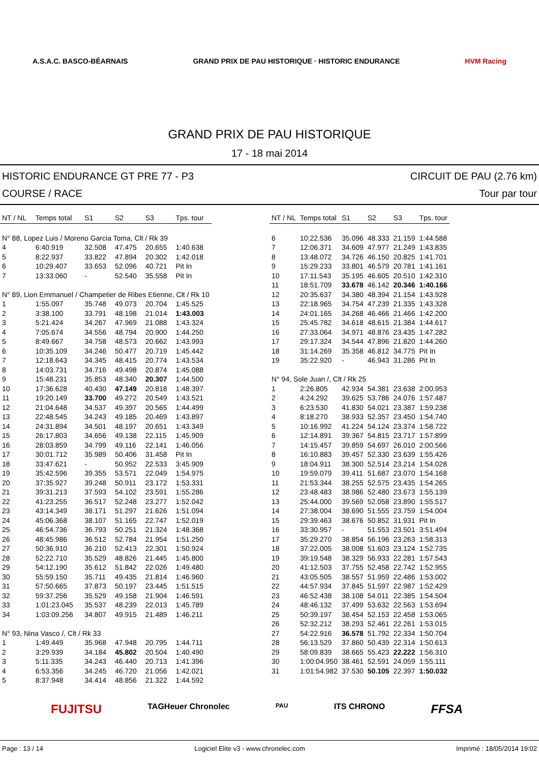A.S.A.C. BASCO-BÉARNAIS GRAND PRIX DE PAU HISTORIQUE · HISTORIC ENDURANCE HVM Racing
GRAND PRIX DE PAU HISTORIQUE
17 - 18 mai 2014
HISTORIC ENDURANCE GT PRE 77 - P3
COURSE / RACE
CIRCUIT DE PAU (2.76 km)
Tour par tour
| NT / NL | Temps total | S1 | S2 | S3 | Tps. tour |
| --- | --- | --- | --- | --- | --- |
| N° 88, Lopez Luis / Moreno Garcia Toma, Clt / Rk 39 | | | | | |
| 4 | 6:40.919 | 32.508 | 47.475 | 20.655 | 1:40.638 |
| 5 | 8:22.937 | 33.822 | 47.894 | 20.302 | 1:42.018 |
| 6 | 10:29.407 | 33.653 | 52.096 | 40.721 | Pit In |
| 7 | 13:33.060 | - | 52.540 | 35.558 | Pit In |
| N° 89, Lion Emmanuel / Champetier de Ribes Etienne, Clt / Rk 10 | | | | | |
| 1 | 1:55.097 | 35.748 | 49.073 | 20.704 | 1:45.525 |
| 2 | 3:38.100 | 33.791 | 48.198 | 21.014 | 1:43.003 |
| 3 | 5:21.424 | 34.267 | 47.969 | 21.088 | 1:43.324 |
| 4 | 7:05.674 | 34.556 | 48.794 | 20.900 | 1:44.250 |
| 5 | 8:49.667 | 34.758 | 48.573 | 20.662 | 1:43.993 |
| 6 | 10:35.109 | 34.246 | 50.477 | 20.719 | 1:45.442 |
| 7 | 12:18.643 | 34.345 | 48.415 | 20.774 | 1:43.534 |
| 8 | 14:03.731 | 34.716 | 49.498 | 20.874 | 1:45.088 |
| 9 | 15:48.231 | 35.853 | 48.340 | 20.307 | 1:44.500 |
| 10 | 17:36.628 | 40.430 | 47.149 | 20.818 | 1:48.397 |
| 11 | 19:20.149 | 33.700 | 49.272 | 20.549 | 1:43.521 |
| 12 | 21:04.648 | 34.537 | 49.397 | 20.565 | 1:44.499 |
| 13 | 22:48.545 | 34.243 | 49.185 | 20.469 | 1:43.897 |
| 14 | 24:31.894 | 34.501 | 48.197 | 20.651 | 1:43.349 |
| 15 | 26:17.803 | 34.656 | 49.138 | 22.115 | 1:45.909 |
| 16 | 28:03.859 | 34.799 | 49.116 | 22.141 | 1:46.056 |
| 17 | 30:01.712 | 35.989 | 50.406 | 31.458 | Pit In |
| 18 | 33:47.621 | - | 50.952 | 22.533 | 3:45.909 |
| 19 | 35:42.596 | 39.355 | 53.571 | 22.049 | 1:54.975 |
| 20 | 37:35.927 | 39.248 | 50.911 | 23.172 | 1:53.331 |
| 21 | 39:31.213 | 37.593 | 54.102 | 23.591 | 1:55.286 |
| 22 | 41:23.255 | 36.517 | 52.248 | 23.277 | 1:52.042 |
| 23 | 43:14.349 | 38.171 | 51.297 | 21.626 | 1:51.094 |
| 24 | 45:06.368 | 38.107 | 51.165 | 22.747 | 1:52.019 |
| 25 | 46:54.736 | 36.793 | 50.251 | 21.324 | 1:48.368 |
| 26 | 48:45.986 | 36.512 | 52.784 | 21.954 | 1:51.250 |
| 27 | 50:36.910 | 36.210 | 52.413 | 22.301 | 1:50.924 |
| 28 | 52:22.710 | 35.529 | 48.826 | 21.445 | 1:45.800 |
| 29 | 54:12.190 | 35.612 | 51.842 | 22.026 | 1:49.480 |
| 30 | 55:59.150 | 35.711 | 49.435 | 21.814 | 1:46.960 |
| 31 | 57:50.665 | 37.873 | 50.197 | 23.445 | 1:51.515 |
| 32 | 59:37.256 | 35.529 | 49.158 | 21.904 | 1:46.591 |
| 33 | 1:01:23.045 | 35.537 | 48.239 | 22.013 | 1:45.789 |
| 34 | 1:03:09.256 | 34.807 | 49.915 | 21.489 | 1:46.211 |
| N° 93, Nina Vasco /, Clt / Rk 33 | | | | | |
| 1 | 1:49.449 | 35.968 | 47.948 | 20.795 | 1:44.711 |
| 2 | 3:29.939 | 34.184 | 45.802 | 20.504 | 1:40.490 |
| 3 | 5:11.335 | 34.243 | 46.440 | 20.713 | 1:41.396 |
| 4 | 6:53.356 | 34.245 | 46.720 | 21.056 | 1:42.021 |
| 5 | 8:37.948 | 34.414 | 48.856 | 21.322 | 1:44.592 |
| NT / NL | Temps total | S1 | S2 | S3 | Tps. tour |
| --- | --- | --- | --- | --- | --- |
| 6 | 10:22.536 | 35.096 | 48.333 | 21.159 | 1:44.588 |
| 7 | 12:06.371 | 34.609 | 47.977 | 21.249 | 1:43.835 |
| 8 | 13:48.072 | 34.726 | 46.150 | 20.825 | 1:41.701 |
| 9 | 15:29.233 | 33.801 | 46.579 | 20.781 | 1:41.161 |
| 10 | 17:11.543 | 35.195 | 46.605 | 20.510 | 1:42.310 |
| 11 | 18:51.709 | 33.678 | 46.142 | 20.346 | 1:40.166 |
| 12 | 20:35.637 | 34.380 | 48.394 | 21.154 | 1:43.928 |
| 13 | 22:18.965 | 34.754 | 47.239 | 21.335 | 1:43.328 |
| 14 | 24:01.165 | 34.268 | 46.466 | 21.466 | 1:42.200 |
| 15 | 25:45.782 | 34.618 | 48.615 | 21.384 | 1:44.617 |
| 16 | 27:33.064 | 34.971 | 48.876 | 23.435 | 1:47.282 |
| 17 | 29:17.324 | 34.544 | 47.896 | 21.820 | 1:44.260 |
| 18 | 31:14.269 | 35.358 | 46.812 | 34.775 | Pit In |
| 19 | 35:22.920 | - | 46.943 | 31.286 | Pit In |
| N° 94, Sole Juan /, Clt / Rk 25 | | | | | |
| 1 | 2:26.805 | 42.934 | 54.381 | 23.638 | 2:00.953 |
| 2 | 4:24.292 | 39.625 | 53.786 | 24.076 | 1:57.487 |
| 3 | 6:23.530 | 41.830 | 54.021 | 23.387 | 1:59.238 |
| 4 | 8:18.270 | 38.933 | 52.357 | 23.450 | 1:54.740 |
| 5 | 10:16.992 | 41.224 | 54.124 | 23.374 | 1:58.722 |
| 6 | 12:14.891 | 39.367 | 54.815 | 23.717 | 1:57.899 |
| 7 | 14:15.457 | 39.859 | 54.697 | 26.010 | 2:00.566 |
| 8 | 16:10.883 | 39.457 | 52.330 | 23.639 | 1:55.426 |
| 9 | 18:04.911 | 38.300 | 52.514 | 23.214 | 1:54.028 |
| 10 | 19:59.079 | 39.411 | 51.687 | 23.070 | 1:54.168 |
| 11 | 21:53.344 | 38.255 | 52.575 | 23.435 | 1:54.265 |
| 12 | 23:48.483 | 38.986 | 52.480 | 23.673 | 1:55.139 |
| 13 | 25:44.000 | 39.569 | 52.058 | 23.890 | 1:55.517 |
| 14 | 27:38.004 | 38.690 | 51.555 | 23.759 | 1:54.004 |
| 15 | 29:39.463 | 38.676 | 50.852 | 31.931 | Pit In |
| 16 | 33:30.957 | - | 51.553 | 23.501 | 3:51.494 |
| 17 | 35:29.270 | 38.854 | 56.196 | 23.263 | 1:58.313 |
| 18 | 37:22.005 | 38.008 | 51.603 | 23.124 | 1:52.735 |
| 19 | 39:19.548 | 38.329 | 56.933 | 22.281 | 1:57.543 |
| 20 | 41:12.503 | 37.755 | 52.458 | 22.742 | 1:52.955 |
| 21 | 43:05.505 | 38.557 | 51.959 | 22.486 | 1:53.002 |
| 22 | 44:57.934 | 37.845 | 51.597 | 22.987 | 1:52.429 |
| 23 | 46:52.438 | 38.108 | 54.011 | 22.385 | 1:54.504 |
| 24 | 48:46.132 | 37.499 | 53.632 | 22.563 | 1:53.694 |
| 25 | 50:39.197 | 38.454 | 52.153 | 22.458 | 1:53.065 |
| 26 | 52:32.212 | 38.293 | 52.461 | 22.261 | 1:53.015 |
| 27 | 54:22.916 | 36.578 | 51.792 | 22.334 | 1:50.704 |
| 28 | 56:13.529 | 37.860 | 50.439 | 22.314 | 1:50.613 |
| 29 | 58:09.839 | 38.665 | 55.423 | 22.222 | 1:56.310 |
| 30 | 1:00:04.950 | 38.461 | 52.591 | 24.059 | 1:55.111 |
| 31 | 1:01:54.982 | 37.530 | 50.105 | 22.397 | 1:50.032 |
FUJITSU TAGHeuer Chronolec PAU ITS CHRONO FFSA
Page : 13 / 14 Logiciel Elite v3 - www.chronelec.com Imprimé : 18/05/2014 19:02